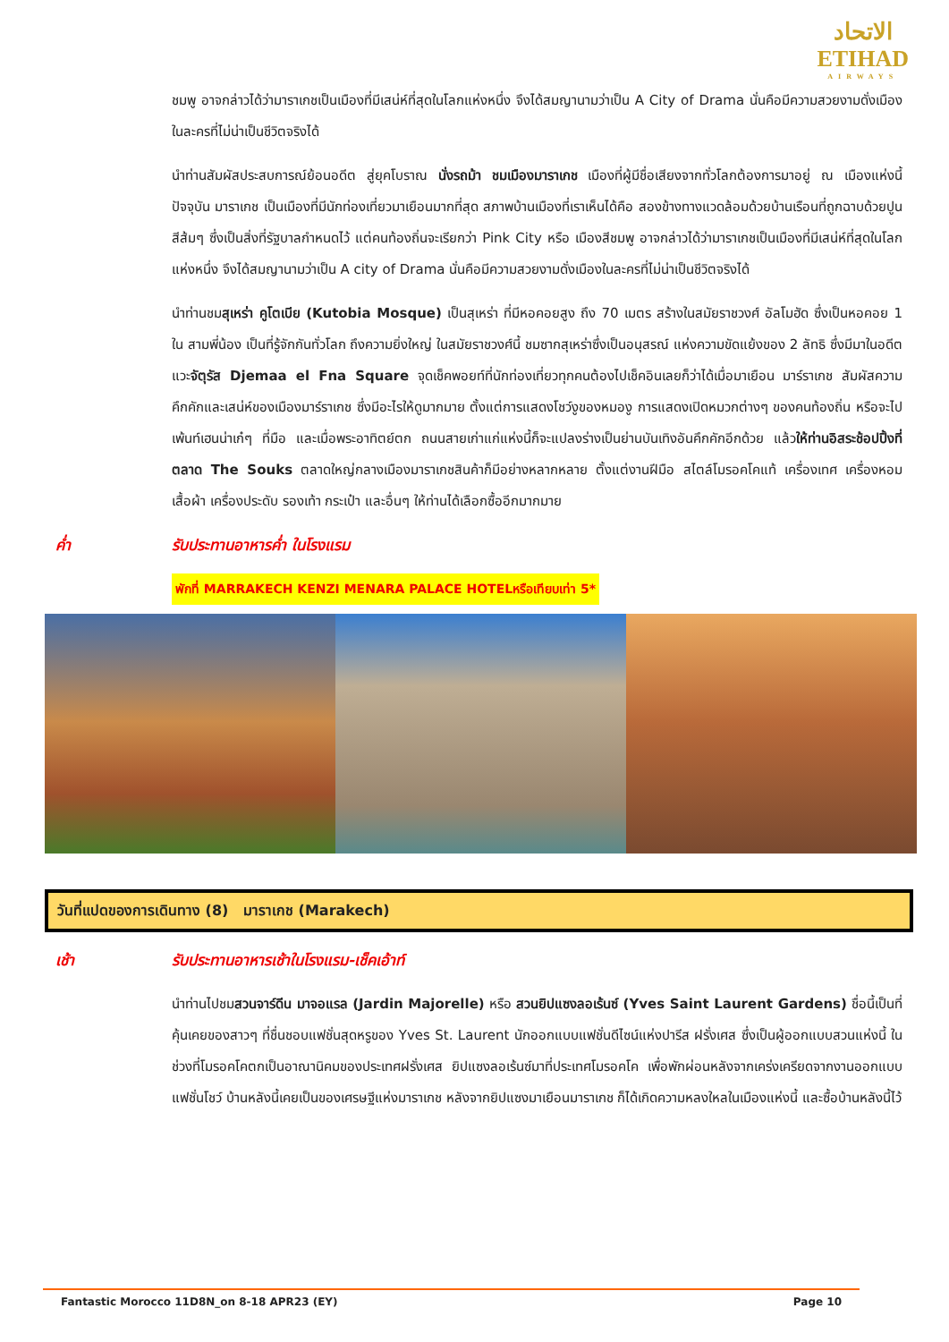الاتحاد
ETIHAD
AIRWAYS
ชมพู อาจกล่าวได้ว่ามาราเกชเป็นเมืองที่มีเสน่ห์ที่สุดในโลกแห่งหนึ่ง จึงได้สมญานามว่าเป็น A City of Drama นั่นคือมีความสวยงามดั่งเมืองในละครที่ไม่น่าเป็นชีวิตจริงได้
นำท่านสัมผัสประสบการณ์ย้อนอดีต สู่ยุคโบราณ นั่งรถม้า ชมเมืองมาราเกช เมืองที่ผู้มีชื่อเสียงจากทั่วโลกต้องการมาอยู่ ณ เมืองแห่งนี้ปัจจุบัน มาราเกช เป็นเมืองที่มีนักท่องเที่ยวมาเยือนมากที่สุด สภาพบ้านเมืองที่เราเห็นได้คือ สองข้างทางแวดล้อมด้วยบ้านเรือนที่ถูกฉาบด้วยปูนสีส้มๆ ซึ่งเป็นสิ่งที่รัฐบาลกำหนดไว้ แต่คนท้องถิ่นจะเรียกว่า Pink City หรือ เมืองสีชมพู อาจกล่าวได้ว่ามาราเกชเป็นเมืองที่มีเสน่ห์ที่สุดในโลกแห่งหนึ่ง จึงได้สมญานามว่าเป็น A city of Drama นั่นคือมีความสวยงามดั่งเมืองในละครที่ไม่น่าเป็นชีวิตจริงได้
นำท่านชมสุเหร่า คูโตเบีย (Kutobia Mosque) เป็นสุเหร่า ที่มีหอคอยสูง ถึง 70 เมตร สร้างในสมัยราชวงศ์ อัลโมฮัด ซึ่งเป็นหอคอย 1 ใน สามพี่น้อง เป็นที่รู้จักกันทั่วโลก ถึงความยิ่งใหญ่ ในสมัยราชวงศ์นี้ ชมซากสุเหร่าซึ่งเป็นอนุสรณ์ แห่งความขัดแย้งของ 2 ลัทธิ ซึ่งมีมาในอดีต แวะจัตุรัส Djemaa el Fna Square จุดเช็คพอยท์ที่นักท่องเที่ยวทุกคนต้องไปเช็คอินเลยก็ว่าได้เมื่อมาเยือน มาร์ราเกช สัมผัสความคึกคักและเสน่ห์ของเมืองมาร์ราเกช ซึ่งมีอะไรให้ดูมากมาย ตั้งแต่การแสดงโชว์งูของหมองู การแสดงเปิดหมวกต่างๆ ของคนท้องถิ่น หรือจะไปเพ้นท์เฮนน่าเก๋ๆ ที่มือ และเมื่อพระอาทิตย์ตก ถนนสายเก่าแก่แห่งนี้ก็จะแปลงร่างเป็นย่านบันเทิงอันคึกคักอีกด้วย แล้วให้ท่านอิสระช้อปปิ้งที่ตลาด The Souks ตลาดใหญ่กลางเมืองมาราเกชสินค้าก็มีอย่างหลากหลาย ตั้งแต่งานฝีมือ สไตล์โมรอคโคแท้ เครื่องเทศ เครื่องหอม เสื้อผ้า เครื่องประดับ รองเท้า กระเป๋า และอื่นๆ ให้ท่านได้เลือกซื้ออีกมากมาย
ค่ำ รับประทานอาหารค่ำ ในโรงแรม
พักที่ MARRAKECH KENZI MENARA PALACE HOTELหรือเทียบเท่า 5*
วันที่แปดของการเดินทาง (8) มาราเกช (Marakech)
เช้า รับประทานอาหารเช้าในโรงแรม-เช็คเอ้าท์
นำท่านไปชมสวนจาร์ดีน มาจอแรล (Jardin Majorelle) หรือ สวนยิปแซงลอเร้นซ์ (Yves Saint Laurent Gardens) ชื่อนี้เป็นที่คุ้นเคยของสาวๆ ที่ชื่นชอบแฟชั่นสุดหรูของ Yves St. Laurent นักออกแบบแฟชั่นดีไซน์แห่งปารีส ฝรั่งเศส ซึ่งเป็นผู้ออกแบบสวนแห่งนี้ ในช่วงที่โมรอคโคตกเป็นอาณานิคมของประเทศฝรั่งเศส ยิปแซงลอเร้นซ์มาที่ประเทศโมรอคโค เพื่อพักผ่อนหลังจากเคร่งเครียดจากงานออกแบบแฟชั่นโชว์ บ้านหลังนี้เคยเป็นของเศรษฐีแห่งมาราเกช หลังจากยิปแซงมาเยือนมาราเกช ก็ได้เกิดความหลงใหลในเมืองแห่งนี้ และซื้อบ้านหลังนี้ไว้
Fantastic Morocco 11D8N_on 8-18 APR23 (EY) Page 10